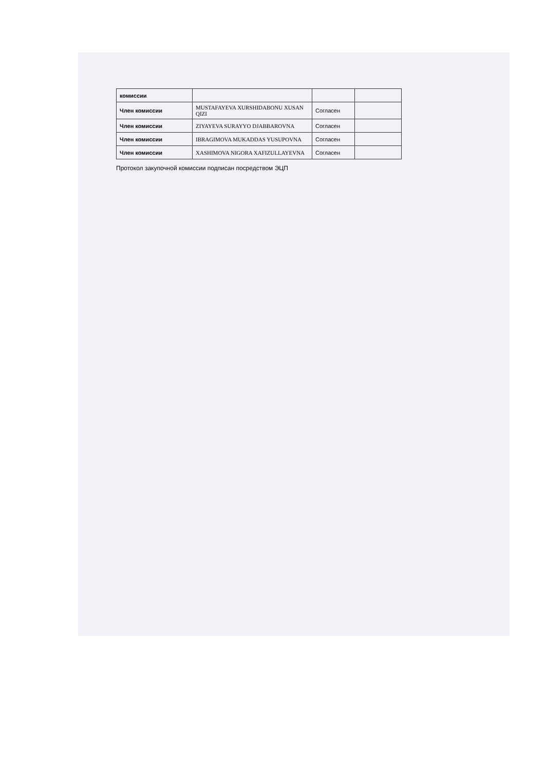| комиссии | | | |
| Член комиссии | MUSTAFAYEVA XURSHIDABONU XUSAN QIZI | Согласен | |
| Член комиссии | ZIYAYEVA SURAYYO DJABBAROVNA | Согласен | |
| Член комиссии | IBRAGIMOVA MUKADDAS YUSUPOVNA | Согласен | |
| Член комиссии | XASHIMOVA NIGORA XAFIZULLAYEVNA | Согласен | |
Протокол закупочной комиссии подписан посредством ЭЦП